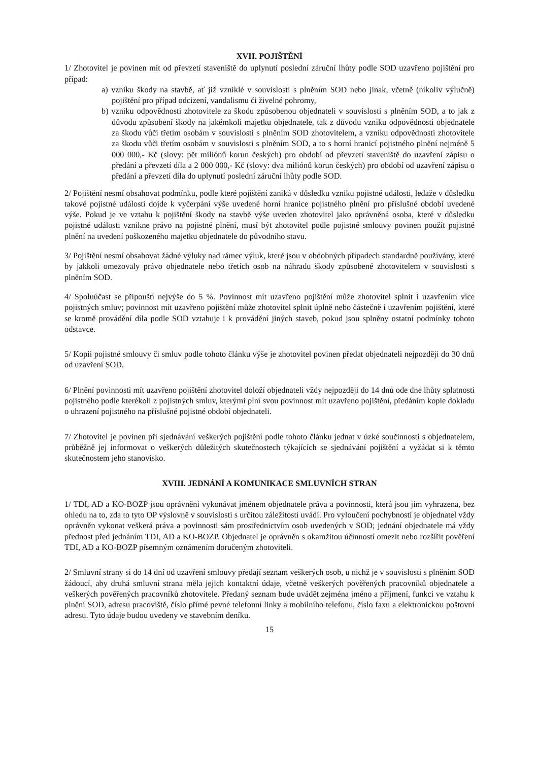XVII. POJIŠTĚNÍ
1/ Zhotovitel je povinen mít od převzetí staveniště do uplynutí poslední záruční lhůty podle SOD uzavřeno pojištění pro případ:
a) vzniku škody na stavbě, ať již vzniklé v souvislosti s plněním SOD nebo jinak, včetně (nikoliv výlučně) pojištění pro případ odcizení, vandalismu či živelné pohromy,
b) vzniku odpovědnosti zhotovitele za škodu způsobenou objednateli v souvislosti s plněním SOD, a to jak z důvodu způsobení škody na jakémkoli majetku objednatele, tak z důvodu vzniku odpovědnosti objednatele za škodu vůči třetím osobám v souvislosti s plněním SOD zhotovitelem, a vzniku odpovědnosti zhotovitele za škodu vůči třetím osobám v souvislosti s plněním SOD, a to s horní hranicí pojistného plnění nejméně 5 000 000,- Kč (slovy: pět miliónů korun českých) pro období od převzetí staveniště do uzavření zápisu o předání a převzetí díla a 2 000 000,- Kč (slovy: dva miliónů korun českých) pro období od uzavření zápisu o předání a převzetí díla do uplynutí poslední záruční lhůty podle SOD.
2/ Pojištění nesmí obsahovat podmínku, podle které pojištění zaniká v důsledku vzniku pojistné události, ledaže v důsledku takové pojistné události dojde k vyčerpání výše uvedené horní hranice pojistného plnění pro příslušné období uvedené výše. Pokud je ve vztahu k pojištění škody na stavbě výše uveden zhotovitel jako oprávněná osoba, které v důsledku pojistné události vznikne právo na pojistné plnění, musí být zhotovitel podle pojistné smlouvy povinen použít pojistné plnění na uvedení poškozeného majetku objednatele do původního stavu.
3/ Pojištění nesmí obsahovat žádné výluky nad rámec výluk, které jsou v obdobných případech standardně používány, které by jakkoli omezovaly právo objednatele nebo třetích osob na náhradu škody způsobené zhotovitelem v souvislosti s plněním SOD.
4/ Spoluúčast se připouští nejvýše do 5 %. Povinnost mít uzavřeno pojištění může zhotovitel splnit i uzavřením více pojistných smluv; povinnost mít uzavřeno pojištění může zhotovitel splnit úplně nebo částečně i uzavřením pojištění, které se kromě provádění díla podle SOD vztahuje i k provádění jiných staveb, pokud jsou splněny ostatní podmínky tohoto odstavce.
5/ Kopii pojistné smlouvy či smluv podle tohoto článku výše je zhotovitel povinen předat objednateli nejpozději do 30 dnů od uzavření SOD.
6/ Plnění povinnosti mít uzavřeno pojištění zhotovitel doloží objednateli vždy nejpozději do 14 dnů ode dne lhůty splatnosti pojistného podle kterékoli z pojistných smluv, kterými plní svou povinnost mít uzavřeno pojištění, předáním kopie dokladu o uhrazení pojistného na příslušné pojistné období objednateli.
7/ Zhotovitel je povinen při sjednávání veškerých pojištění podle tohoto článku jednat v úzké součinnosti s objednatelem, průběžně jej informovat o veškerých důležitých skutečnostech týkajících se sjednávání pojištění a vyžádat si k těmto skutečnostem jeho stanovisko.
XVIII. JEDNÁNÍ A KOMUNIKACE SMLUVNÍCH STRAN
1/ TDI, AD a KO-BOZP jsou oprávněni vykonávat jménem objednatele práva a povinnosti, která jsou jim vyhrazena, bez ohledu na to, zda to tyto OP výslovně v souvislosti s určitou záležitostí uvádí. Pro vyloučení pochybností je objednatel vždy oprávněn vykonat veškerá práva a povinnosti sám prostřednictvím osob uvedených v SOD; jednání objednatele má vždy přednost před jednáním TDI, AD a KO-BOZP. Objednatel je oprávněn s okamžitou účinností omezit nebo rozšířit pověření TDI, AD a KO-BOZP písemným oznámením doručeným zhotoviteli.
2/ Smluvní strany si do 14 dní od uzavření smlouvy předají seznam veškerých osob, u nichž je v souvislosti s plněním SOD žádoucí, aby druhá smluvní strana měla jejich kontaktní údaje, včetně veškerých pověřených pracovníků objednatele a veškerých pověřených pracovníků zhotovitele. Předaný seznam bude uvádět zejména jméno a příjmení, funkci ve vztahu k plnění SOD, adresu pracoviště, číslo přímé pevné telefonní linky a mobilního telefonu, číslo faxu a elektronickou poštovní adresu. Tyto údaje budou uvedeny ve stavebním deníku.
15